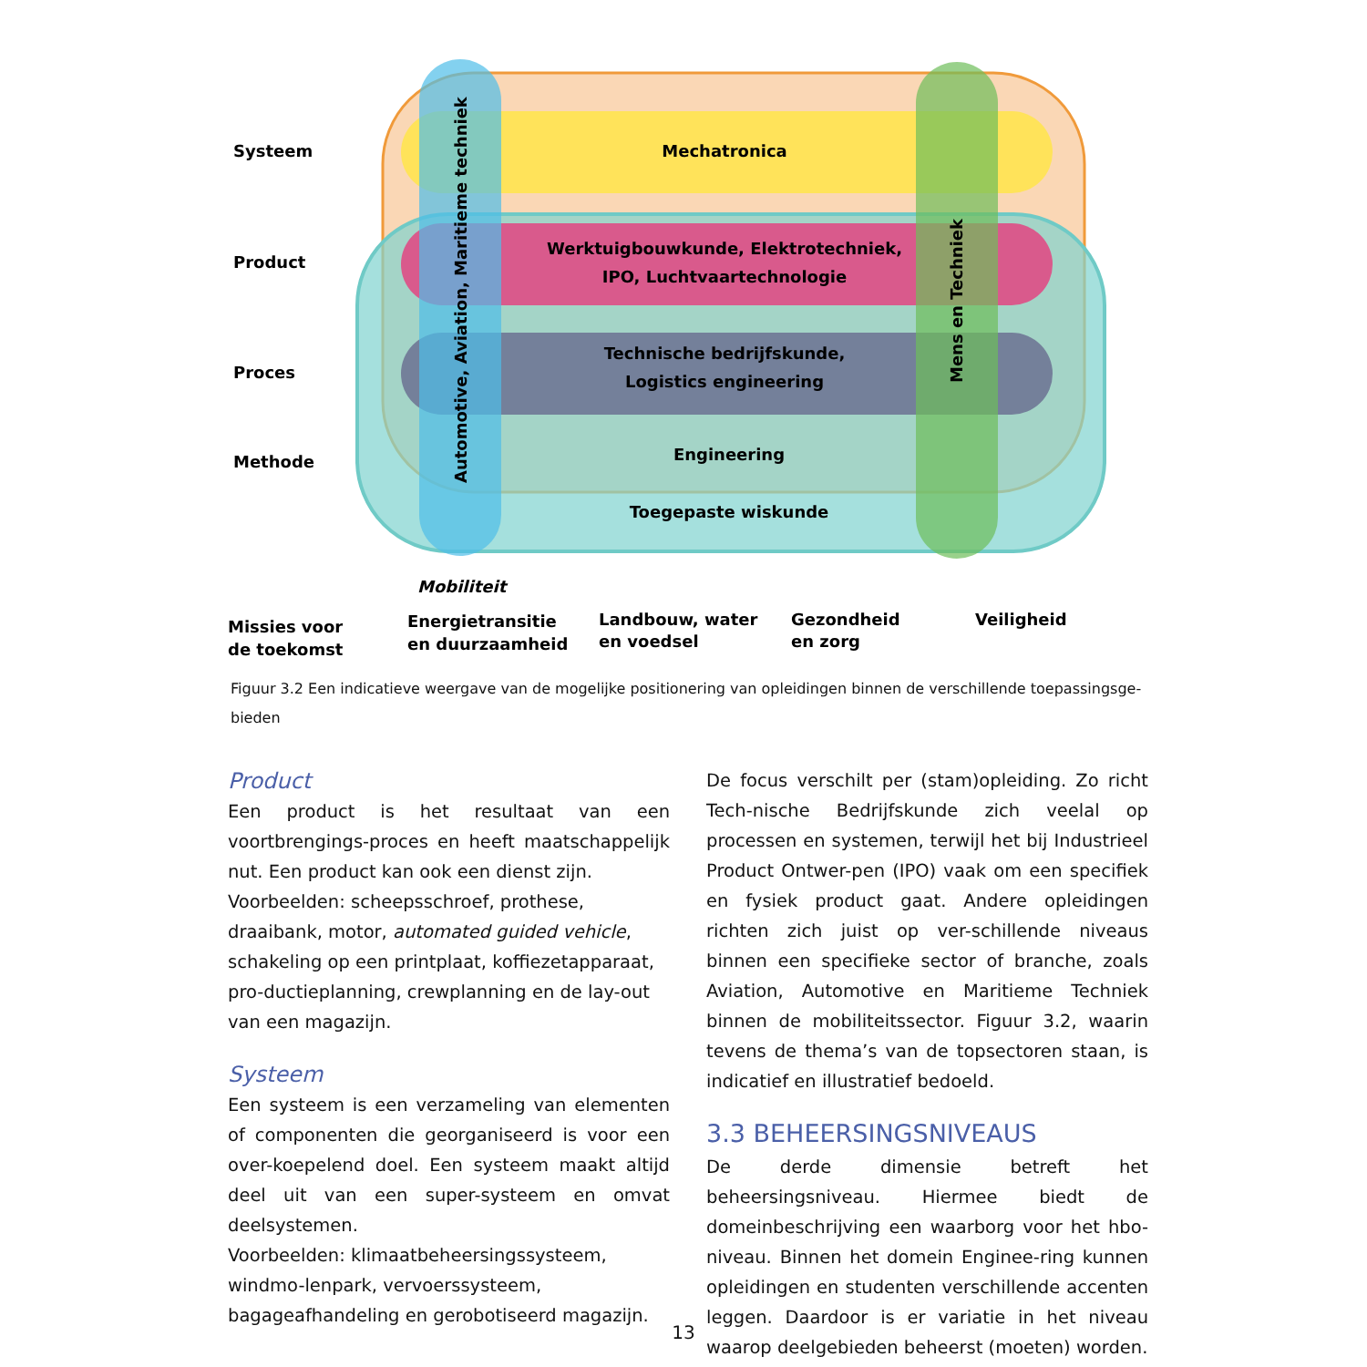Systeem
Product
Proces
Methode
Mechatronica
Werktuigbouwkunde, Elektrotechniek,
IPO, Luchtvaartechnologie
Technische bedrijfskunde,
Logistics engineering
Engineering
Toegepaste wiskunde
Automotive, Aviation, Maritieme techniek
Mens en Techniek
Mobiliteit
Missies voor
de toekomst
Energietransitie
en duurzaamheid
Landbouw, water
en voedsel
Gezondheid
en zorg
Veiligheid
Figuur 3.2 Een indicatieve weergave van de mogelijke positionering van opleidingen binnen de verschillende toepassingsge-bieden
Product
Een product is het resultaat van een voortbrengings-proces en heeft maatschappelijk nut. Een product kan ook een dienst zijn.
Voorbeelden: scheepsschroef, prothese,
draaibank, motor, automated guided vehicle,
schakeling op een printplaat, koffiezetapparaat, pro-ductieplanning, crewplanning en de lay-out van een magazijn.
Systeem
Een systeem is een verzameling van elementen of componenten die georganiseerd is voor een over-koepelend doel. Een systeem maakt altijd deel uit van een super-systeem en omvat deelsystemen.
Voorbeelden: klimaatbeheersingssysteem, windmo-lenpark, vervoerssysteem, bagageafhandeling en gerobotiseerd magazijn.
De focus verschilt per (stam)opleiding. Zo richt Tech-nische Bedrijfskunde zich veelal op processen en systemen, terwijl het bij Industrieel Product Ontwer-pen (IPO) vaak om een specifiek en fysiek product gaat. Andere opleidingen richten zich juist op ver-schillende niveaus binnen een specifieke sector of branche, zoals Aviation, Automotive en Maritieme Techniek binnen de mobiliteitssector. Figuur 3.2, waarin tevens de thema’s van de topsectoren staan, is indicatief en illustratief bedoeld.
3.3 BEHEERSINGSNIVEAUS
De derde dimensie betreft het beheersingsniveau. Hiermee biedt de domeinbeschrijving een waarborg voor het hbo-niveau. Binnen het domein Enginee-ring kunnen opleidingen en studenten verschillende accenten leggen. Daardoor is er variatie in het niveau waarop deelgebieden beheerst (moeten) worden.
13